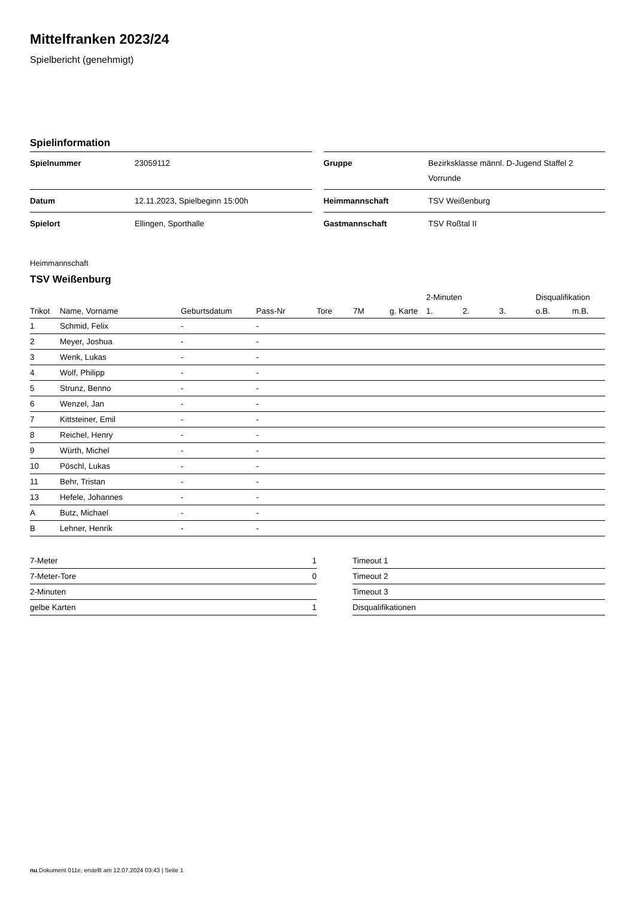Mittelfranken 2023/24
Spielbericht (genehmigt)
Spielinformation
| Spielnummer | 23059112 |
| Datum | 12.11.2023, Spielbeginn 15:00h |
| Spielort | Ellingen, Sporthalle |
| Gruppe | Bezirksklasse männl. D-Jugend Staffel 2 Vorrunde |
| Heimmannschaft | TSV Weißenburg |
| Gastmannschaft | TSV Roßtal II |
Heimmannschaft
TSV Weißenburg
| | | | | | | | 2-Minuten | | | Disqualifikation | |
| --- | --- | --- | --- | --- | --- | --- | --- | --- | --- | --- | --- |
| Trikot | Name, Vorname | Geburtsdatum | Pass-Nr | Tore | 7M | g. Karte | 1. | 2. | 3. | o.B. | m.B. |
| 1 | Schmid, Felix | - | - | | | | | | | | |
| 2 | Meyer, Joshua | - | - | | | | | | | | |
| 3 | Wenk, Lukas | - | - | | | | | | | | |
| 4 | Wolf, Philipp | - | - | | | | | | | | |
| 5 | Strunz, Benno | - | - | | | | | | | | |
| 6 | Wenzel, Jan | - | - | | | | | | | | |
| 7 | Kittsteiner, Emil | - | - | | | | | | | | |
| 8 | Reichel, Henry | - | - | | | | | | | | |
| 9 | Würth, Michel | - | - | | | | | | | | |
| 10 | Pöschl, Lukas | - | - | | | | | | | | |
| 11 | Behr, Tristan | - | - | | | | | | | | |
| 13 | Hefele, Johannes | - | - | | | | | | | | |
| A | Butz, Michael | - | - | | | | | | | | |
| B | Lehner, Henrik | - | - | | | | | | | | |
| 7-Meter | 1 |
| 7-Meter-Tore | 0 |
| 2-Minuten | |
| gelbe Karten | 1 |
| Timeout 1 |
| Timeout 2 |
| Timeout 3 |
| Disqualifikationen |
nu.Dokument 011e, erstellt am 12.07.2024 03:43 | Seite 1